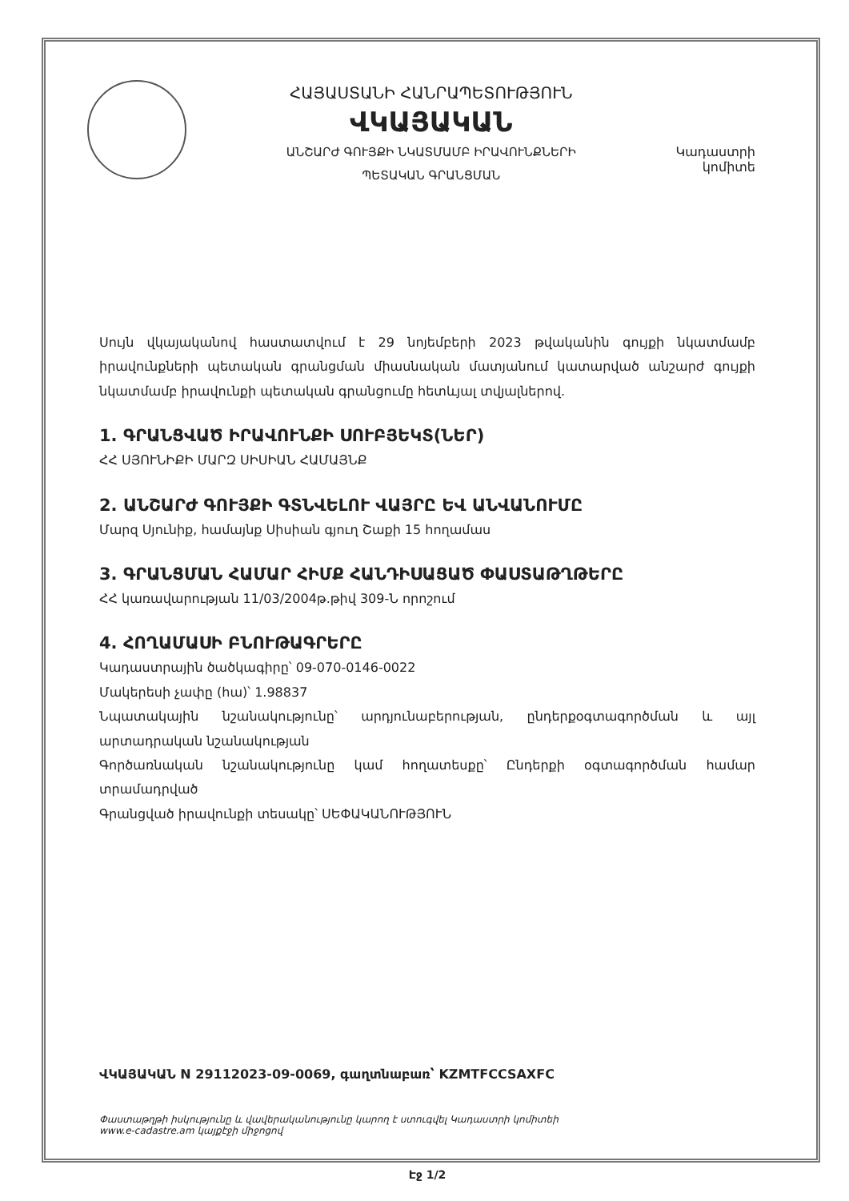ՀԱՅԱՍՏԱՆԻ ՀԱՆՐԱՊԵՏՈՒԹՅՈՒՆ
ՎԿԱՅԱԿԱՆ
ԱՆՇԱՐԺ ԳՈՒՅՔԻ ՆԿԱՏՄԱՄԲ ԻՐԱՎՈՒՆՔՆԵՐԻ
ՊԵՏԱԿԱՆ ԳՐԱՆՑՄԱՆ
Կադաստրի
կոմիտե
Սույն վկայականով հաստատվում է 29 նոյեմբերի 2023 թվականին գույքի նկատմամբ իրավունքների պետական գրանցման միասնական մատյանում կատարված անշարժ գույքի նկատմամբ իրավունքի պետական գրանցումը հետևյալ տվյալներով.
1. ԳՐԱՆՑՎԱԾ ԻՐԱՎՈՒՆՔԻ ՍՈՒԲՅԵԿՏ(ՆԵՐ)
ՀՀ ՍՅՈՒՆԻՔԻ ՄԱՐԶ ՍԻՍԻԱՆ ՀԱՄԱՅՆՔ
2. ԱՆՇԱՐԺ ԳՈՒՅՔԻ ԳՏՆՎԵԼՈՒ ՎԱՅՐԸ ԵՎ ԱՆՎԱՆՈՒՄԸ
Մարզ Սյունիք, համայնք Սիսիան գյուղ Շաքի 15 հողամաս
3. ԳՐԱՆՑՄԱՆ ՀԱՄԱՐ ՀԻՄՔ ՀԱՆԴԻՍԱՑԱԾ ՓԱՍՏԱԹՂԹԵՐԸ
ՀՀ կառավարության 11/03/2004թ.թիվ 309-Ն որոշում
4. ՀՈՂԱՄԱՍԻ ԲՆՈՒԹԱԳՐԵՐԸ
Կադաստրային ծածկագիրը՝ 09-070-0146-0022
Մակերեսի չափը (հա)՝ 1.98837
Նպատակային նշանակությունը՝ արդյունաբերության, ընդերքօգտագործման և այլ արտադրական նշանակության
Գործառնական նշանակությունը կամ հողատեսքը՝ Ընդերքի օգտագործման համար տրամադրված
Գրանցված իրավունքի տեսակը՝ ՍԵՓԱԿԱՆՈՒԹՅՈՒՆ
ՎԿԱՅԱԿԱՆ N 29112023-09-0069, գաղտնաբառ՝ KZMTFCCSAXFC
Փաստաթղթի իսկությունը և վավերականությունը կարող է ստուգվել Կադաստրի կոմիտեի
www.e-cadastre.am կայքէջի միջոցով
Էջ 1/2